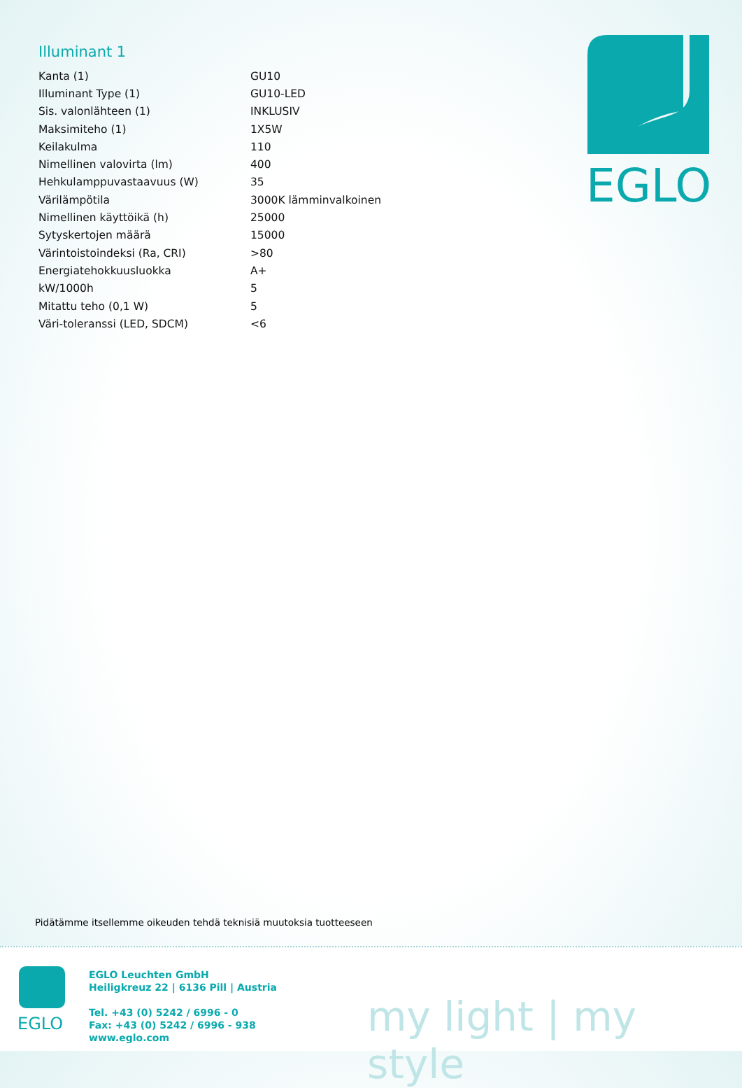Illuminant 1
| Kanta (1) | GU10 |
| Illuminant Type (1) | GU10-LED |
| Sis. valonlähteen (1) | INKLUSIV |
| Maksimiteho (1) | 1X5W |
| Keilakulma | 110 |
| Nimellinen valovirta (lm) | 400 |
| Hehkulamppuvastaavuus (W) | 35 |
| Värilämpötila | 3000K lämminvalkoinen |
| Nimellinen käyttöikä (h) | 25000 |
| Sytyskertojen määrä | 15000 |
| Värintoistoindeksi (Ra, CRI) | >80 |
| Energiatehokkuusluokka | A+ |
| kW/1000h | 5 |
| Mitattu teho (0,1 W) | 5 |
| Väri-toleranssi (LED, SDCM) | <6 |
EGLO
Pidätämme itsellemme oikeuden tehdä teknisiä muutoksia tuotteeseen
EGLO
EGLO Leuchten GmbH
Heiligkreuz 22 | 6136 Pill | Austria
Tel. +43 (0) 5242 / 6996 - 0
Fax: +43 (0) 5242 / 6996 - 938
www.eglo.com
my light | my style